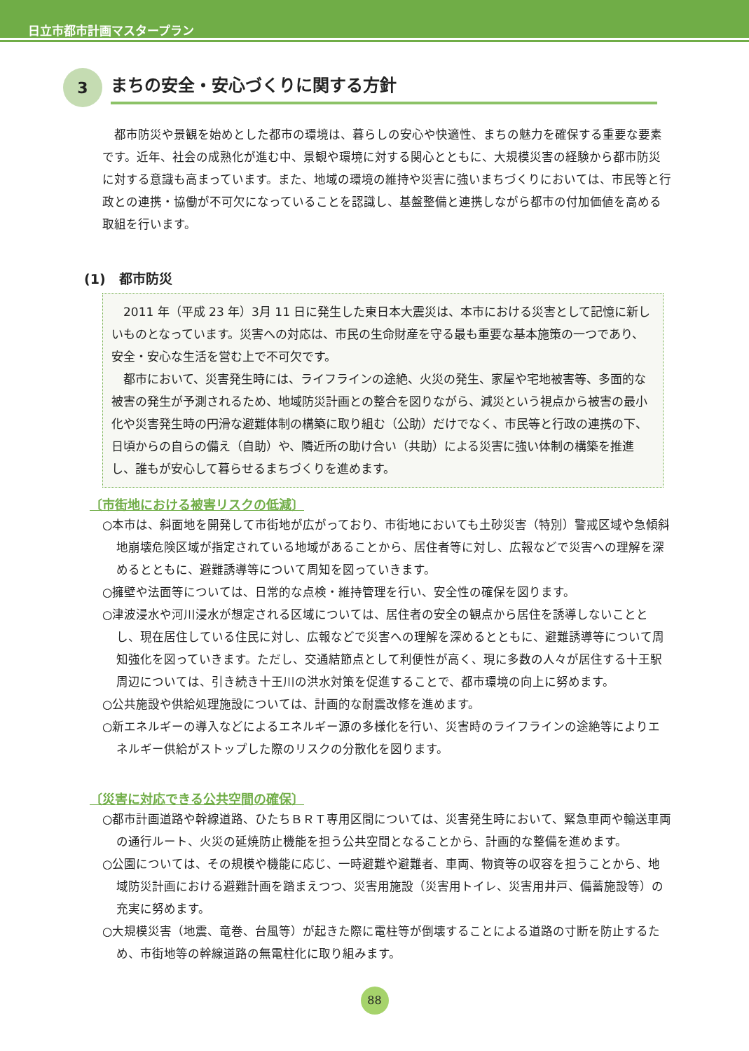日立市都市計画マスタープラン
3
まちの安全・安心づくりに関する方針
都市防災や景観を始めとした都市の環境は、暮らしの安心や快適性、まちの魅力を確保する重要な要素です。近年、社会の成熟化が進む中、景観や環境に対する関心とともに、大規模災害の経験から都市防災に対する意識も高まっています。また、地域の環境の維持や災害に強いまちづくりにおいては、市民等と行政との連携・協働が不可欠になっていることを認識し、基盤整備と連携しながら都市の付加価値を高める取組を行います。
(1)　都市防災
2011 年（平成 23 年）3月 11 日に発生した東日本大震災は、本市における災害として記憶に新しいものとなっています。災害への対応は、市民の生命財産を守る最も重要な基本施策の一つであり、安全・安心な生活を営む上で不可欠です。
都市において、災害発生時には、ライフラインの途絶、火災の発生、家屋や宅地被害等、多面的な被害の発生が予測されるため、地域防災計画との整合を図りながら、減災という視点から被害の最小化や災害発生時の円滑な避難体制の構築に取り組む（公助）だけでなく、市民等と行政の連携の下、日頃からの自らの備え（自助）や、隣近所の助け合い（共助）による災害に強い体制の構築を推進し、誰もが安心して暮らせるまちづくりを進めます。
〔市街地における被害リスクの低減〕
○本市は、斜面地を開発して市街地が広がっており、市街地においても土砂災害（特別）警戒区域や急傾斜地崩壊危険区域が指定されている地域があることから、居住者等に対し、広報などで災害への理解を深めるとともに、避難誘導等について周知を図っていきます。
○擁壁や法面等については、日常的な点検・維持管理を行い、安全性の確保を図ります。
○津波浸水や河川浸水が想定される区域については、居住者の安全の観点から居住を誘導しないこととし、現在居住している住民に対し、広報などで災害への理解を深めるとともに、避難誘導等について周知強化を図っていきます。ただし、交通結節点として利便性が高く、現に多数の人々が居住する十王駅周辺については、引き続き十王川の洪水対策を促進することで、都市環境の向上に努めます。
○公共施設や供給処理施設については、計画的な耐震改修を進めます。
○新エネルギーの導入などによるエネルギー源の多様化を行い、災害時のライフラインの途絶等によりエネルギー供給がストップした際のリスクの分散化を図ります。
〔災害に対応できる公共空間の確保〕
○都市計画道路や幹線道路、ひたちＢＲＴ専用区間については、災害発生時において、緊急車両や輸送車両の通行ルート、火災の延焼防止機能を担う公共空間となることから、計画的な整備を進めます。
○公園については、その規模や機能に応じ、一時避難や避難者、車両、物資等の収容を担うことから、地域防災計画における避難計画を踏まえつつ、災害用施設（災害用トイレ、災害用井戸、備蓄施設等）の充実に努めます。
○大規模災害（地震、竜巻、台風等）が起きた際に電柱等が倒壊することによる道路の寸断を防止するため、市街地等の幹線道路の無電柱化に取り組みます。
88